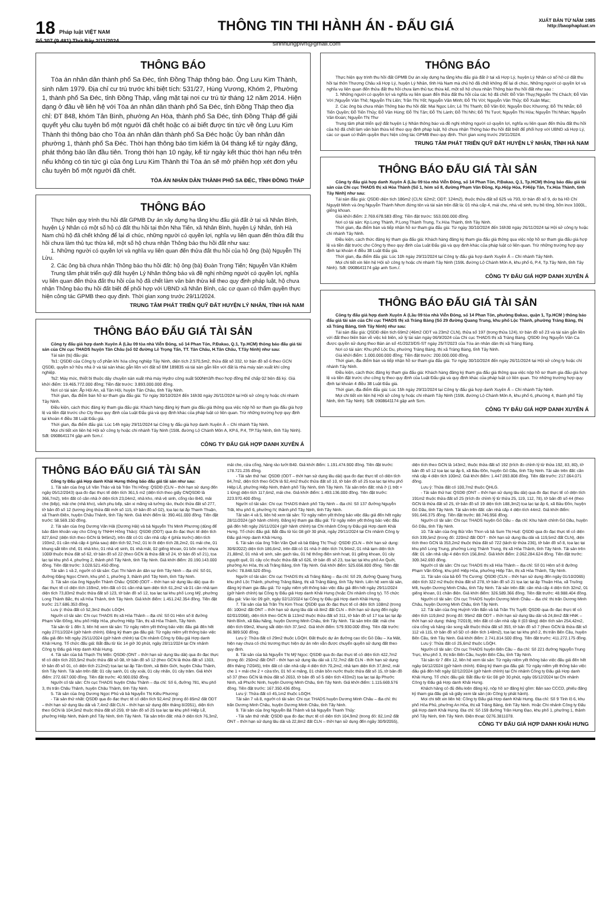18 Pháp luật VIỆT NAM
Số 307 (9.481) Thứ Bảy 2/11/2024
THÔNG TIN THI HÀNH ÁN - ĐẤU GIÁ
XUẤT BẢN TỪ NĂM 1985
http://baophapluat.vn
sinhhungplvn@gmail.com
THÔNG BÁO
Tòa án nhân dân thành phố Sa Đéc, tỉnh Đồng Tháp thông báo. Ông Lưu Kim Thành, sinh năm 1979. Địa chỉ cư trú trước khi biệt tích: 531/27, Hùng Vương, Khóm 2, Phường 1, thành phố Sa Đéc, tỉnh Đồng Tháp, vắng mặt tại nơi cư trú từ tháng 12 năm 2014. Hiện dạng ở đâu về liên hệ với Tòa án nhân dân thành phố Sa Đéc, tỉnh Đồng Tháp theo địa chỉ: ĐT 848, khóm Tân Bình, phường An Hòa, thành phố Sa Đéc, tỉnh Đồng Tháp để giải quyết yêu cầu tuyên bố một người đã chết hoặc có ai biết được tin tức về ông Lưu Kim Thành thì thông báo cho Tòa án nhân dân thành phố Sa Đéc hoặc Ủy ban nhân dân phường 1, thành phố Sa Đéc. Thời hạn thông báo tìm kiếm là 04 tháng kể từ ngày đăng, phát thông báo lần đầu tiên. Trong thời hạn 10 ngày, kể từ ngày kết thúc thời hạn nếu trên nếu không có tin tức gì của ông Lưu Kim Thành thì Tòa án sẽ mở phiên họp xét đơn yêu cầu tuyên bố một người đã chết.
TÒA ÁN NHÂN DÂN THÀNH PHỐ SA ĐÉC, TỈNH ĐỒNG THÁP
THÔNG BÁO
Thực hiện quy trình thu hồi đất GPMB Dự án xây dựng hạ tầng khu đấu giá đất ở tại xã Nhân Bình, huyện Lý Nhân có một số hộ có đất thu hồi tại thôn Nha Tiến, xã Nhân Bình, huyện Lý Nhân, tỉnh Hà Nam chủ hộ đã chết không để lại di chúc, những người có quyền lợi, nghĩa vụ liên quan đến thửa đất thu hồi chưa làm thủ tục thừa kế, một số hộ chưa nhận Thông báo thu hồi đất như sau:
1. Những người có quyền lợi và nghĩa vụ liên quan đến thửa đất thu hồi của hộ ông (bà) Nguyễn Thị Lừu.
2. Các ông bà chưa nhận Thông báo thu hồi đất: hộ ông (bà) Đoàn Trọng Tiến; Nguyễn Văn Khiêm
Trung tâm phát triển quỹ đất huyện Lý Nhân thông báo và đề nghị những người có quyền lợi, nghĩa vụ liên quan đến thửa đất thu hồi của hộ đã chết làm văn bản thừa kế theo quy định pháp luật, hộ chưa nhận Thông báo thu hồi đất biết để phối hợp với UBND xã Nhân Bình, các cơ quan có thẩm quyền thực hiện công tác GPMB theo quy định. Thời gian xong trước 29/11/2024.
TRUNG TÂM PHÁT TRIỂN QUỸ ĐẤT HUYỆN LÝ NHÂN, TỈNH HÀ NAM
THÔNG BÁO ĐẤU GIÁ TÀI SẢN
Công ty đấu giá hợp danh Xuyên Á (Lầu 09 tòa nhà Viễn Đông, số 14 Phan Tôn, P.Đakao, Q.1, Tp.HCM) thông báo đấu giá tài sản của Chi cục THADS huyện Tân Châu (số 02 đường Lê Trọng Tấn, TT. Tân Châu, H.Tân Châu, T.Tây Ninh) như sau:
Tài sản (ts) đấu giá:
Ts1: QSDĐ của Công ty cổ phần khí hóa công nghiệp Tây Ninh, diện tích 2.570,5m2, thửa đất số 332, tờ bản đồ số 6 theo GCN QSDĐ, quyền sở hữu nhà ở và tài sản khác gắn liền với đất số BM 189835 và tài sản gắn liền với đất là nhà máy sản xuất khí công nghiệp.
Ts2: Máy móc, thiết bị thuộc dây chuyền sản xuất nhà máy Hydro công suất 500Nm3/h theo hợp đồng thế chấp 02 bên đã ký. Giá khởi điểm: 19.465.772.000 đồng; Tiền đặt trước: 3.893.000.000 đồng.
Nơi có tài sản: Ấp Hội An, xã Tân Hội, huyện Tân Châu, tỉnh Tây Ninh.
Thời gian, địa điểm bán hồ sơ tham gia đấu giá: Từ ngày 30/10/2024 đến 16h30 ngày 26/11/2024 tại Hội sở công ty hoặc chi nhánh Tây Ninh.
Điều kiện, cách thức đăng ký tham gia đấu giá: Khách hàng đăng ký tham gia đấu giá thông qua việc nộp hồ sơ tham gia đấu giá hợp lệ và tiền đặt trước cho Cty theo quy định của Luật Đấu giá và quy định khác của pháp luật có liên quan. Trừ những trường hợp quy định tại khoản 4 điều 38 Luật Đấu giá.
Thời gian, địa điểm đấu giá: Lúc 14h ngày 29/11/2024 tại Công ty đấu giá hợp danh Xuyên Á – Chi nhánh Tây Ninh.
Mọi chi tiết xin liên hệ Hội sở công ty hoặc chi nhánh Tây Ninh (159L đường Lộ Chánh Môn A, KP.6, P.4, TP.Tây Ninh, tỉnh Tây Ninh). Sđt: 0908641174 gặp anh Sơn./.
CÔNG TY ĐẤU GIÁ HỢP DANH XUYÊN Á
THÔNG BÁO
Thực hiện quy trình thu hồi đất GPMB Dự án xây dựng hạ tầng khu đấu giá đất ở tại xã Hợp Lý, huyện Lý Nhân có số hộ có đất thu hồi tại thôn Thượng Châu xã Hợp Lý, huyện Lý Nhân, tỉnh Hà Nam mà chủ hộ đã chết không để lại di chúc, Những người có quyền lợi và nghĩa vụ liên quan đến thửa đất thu hồi chưa làm thủ tục thừa kế, một số hộ chưa nhận Thông báo thu hồi đất như sau :
1. Những người có quyền lợi và nghĩa vụ liên quan đến thửa đất thu hồi của các hộ đã chết: Đỗ Văn Thụy;Nguyễn Thị Chách; Đỗ Văn Vời ;Nguyễn Văn Thê; Nguyễn Thị Liên; Trần Thị Yết; Nguyễn Văn Minh; Đỗ Thị Vời; Nguyễn Văn Thủy; Đỗ Xuân Mạc;
2. Các ông bà chưa nhận Thông báo thu hồi đất: Mai Ngọc Lên; Lê Thị Thanh; Đỗ Văn Đô; Nguyễn Đức Khương; Đỗ Thị Nhẫn; Đỗ Tiến Quyền; Đỗ Tiến Thủy; Đỗ Văn Hùng; Đỗ Thị Tân; Đỗ Thị Lành; Đỗ Thị Nhí; Đỗ Thị Tươi; Nguyễn Thị Hòa; Nguyễn Thị Nhàn; Nguyễn Văn Đoàn; Nguyễn Thị Thư
Trung tâm phát triển quỹ đất huyện Lý Nhân thông báo và đề nghị những người có quyền lợi, nghĩa vụ liên quan đến thửa đất thu hồi của hộ đã chết làm văn bản thừa kế theo quy định pháp luật, hộ chưa nhận Thông báo thu hồi đất biết để phối hợp với UBND xã Hợp Lý, các cơ quan có thẩm quyền thực hiện công tác GPMB theo quy định. Thời gian xong trước 29/11/2024.
TRUNG TÂM PHÁT TRIỂN QUỸ ĐẤT HUYỆN LÝ NHÂN, TỈNH HÀ NAM
THÔNG BÁO ĐẤU GIÁ TÀI SẢN
Công ty đấu giá hợp danh Xuyên Á (Lầu 09 tòa nhà Viễn Đông, số 14 Phan Tôn, P.Đakao, Q.1, Tp.HCM) thông báo đấu giá tài sản của Chi cục THADS thị xã Hòa Thành (Số 1, hẻm số 8, đường Phạm Văn Đồng, Kp.Hiệp Hòa, P.Hiệp Tân, Tx.Hòa Thành, tỉnh Tây Ninh) như sau:
Tài sản đấu giá: QSDĐ diện tích 186m2 (CLN: 62m2; ODT: 124m2), thuộc thửa đất số 625 và 793, tờ bản đồ số 9, do bà Hồ Chí Nguyệt Minh và ông Nguyễn Thành Nhơn đứng tên và tài sản trên đất là: 01 nhà cấp 4, mái che, nhà vệ sinh, trụ bê tông, bồn inox 1000L, giếng khoan.
Giá khởi điểm: 2.769.678.583 đồng; Tiền đặt trước: 553.000.000 đồng.
Nơi có tài sản: Kp.Long Thành, P.Long Thành Trung, Tx.Hòa Thành, tỉnh Tây Ninh.
Thời gian, địa điểm bán và tiếp nhận hồ sơ tham gia đấu giá: Từ ngày 30/10/2024 đến 16h30 ngày 26/11/2024 tại Hội sở công ty hoặc chi nhánh Tây Ninh.
Điều kiện, cách thức đăng ký tham gia đấu giá: Khách hàng đăng ký tham gia đấu giá thông qua việc nộp hồ sơ tham gia đấu giá hợp lệ và tiền đặt trước cho Công ty theo quy định của Luật Đấu giá và quy định khác của pháp luật có liên quan. Trừ những trường hợp quy định tại khoản 4 điều 38 Luật Đấu giá.
Thời gian, địa điểm đấu giá: Lúc 10h ngày 29/11/2024 tại Công ty đấu giá hợp danh Xuyên Á – Chi nhánh Tây Ninh.
Mọi chi tiết xin liên hệ Hội sở công ty hoặc chi nhánh Tây Ninh (159L đường Lộ Chánh Môn A, khu phố 6, P.4, Tp.Tây Ninh, tỉnh Tây Ninh). Sđt: 0908641174 gặp anh Sơn./.
CÔNG TY ĐẤU GIÁ HỢP DANH XUYÊN Á
THÔNG BÁO ĐẤU GIÁ TÀI SẢN
Công ty đấu giá hợp danh Xuyên Á (Lầu 09 tòa nhà Viễn Đông, số 14 Phan Tôn, phường Đakao, quận 1, Tp.HCM ) thông báo đấu giá tài sản của Chi cục THADS thị xã Trảng Bàng (Số 29 đường Quang Trung, khu phố Lộc Thành, phường Trảng Bàng, thị xã Trảng Bàng, tỉnh Tây Ninh) như sau:
Tài sản đấu giá: QSDĐ diện tích 69m2 (46m2 ODT và 23m2 CLN), thửa số 197 (trong thửa 124), tờ bản đồ số 23 và tài sản gắn liền với đất theo biên bản về việc kê biên, xử lý tài sản ngày 06/9/2024 của Chi cục THADS thị xã Trảng Bàng. QSDĐ ông Nguyễn Văn Ca được quyền sử dụng theo Bản án số 41/2023/DS-ST ngày 25/7/2023 của Tòa án nhân dân thị xã Trảng Bàng.
Nơi có tài sản: Khu phố Lộc Du, phường Trảng Bàng, thị xã Trảng Bàng, tỉnh Tây Ninh.
Giá khởi điểm: 1.000.000.000 đồng; Tiền đặt trước: 200.000.000 đồng.
Thời gian, địa điểm bán và tiếp nhận hồ sơ tham gia đấu giá: Từ ngày 30/10/2024 đến ngày 26/11/2024 tại Hội sở công ty hoặc chi nhánh Tây Ninh.
Điều kiện, cách thức đăng ký tham gia đấu giá: Khách hàng đăng ký tham gia đấu giá thông qua việc nộp hồ sơ tham gia đấu giá hợp lệ và tiền đặt trước cho công ty theo quy định của Luật Đấu giá và quy định khác của pháp luật có liên quan. Trừ những trường hợp quy định tại khoản 4 điều 38 Luật Đấu giá.
Thời gian, địa điểm đấu giá: Lúc 15h ngày 29/11/2024 tại Công ty đấu giá hợp danh Xuyên Á – Chi nhánh Tây Ninh.
Mọi chi tiết xin liên hệ Hội sở công ty hoặc chi nhánh Tây Ninh (159L đường Lộ Chánh Môn A, khu phố 6, phường 4, thành phố Tây Ninh, tỉnh Tây Ninh). Sđt: 0908641174 gặp anh Sơn.
CÔNG TY ĐẤU GIÁ HỢP DANH XUYÊN Á
THÔNG BÁO ĐẤU GIÁ TÀI SẢN
Công ty Đấu giá Hợp danh Khải Hưng thông báo đấu giá tài sản như sau:
1. Tài sản của ông Lê Văn Thảo và bà Trần Thị Hồng: QSDĐ (CLN – thời hạn sử dụng đến ngày 05/12/2043) qua đo đạc thực tế diện tích 361,5 m2 (diện tích theo giấy CNQSDĐ là 366,7m2), trên đất có căn nhà ở diện tích 23,04m2, nhà kho, nhà vệ sinh, cổng rào B40, mái che (bếp), mái che (nhà kho), vách phụ bếp, sân xi măng và tường rào, thuộc thửa đất số 277, tờ bản đồ số 12 (tương ứng thửa đất mới số 115, tờ bản đồ số 02), tọa lạc tại ấp Thanh Thuận, xã Thanh Điền, huyện Châu Thành, tỉnh Tây Ninh. Giá khởi điểm là: 390.461.000 đồng. Tiền đặt trước: 58.569.150 đồng.
2. Tài sản của ông Dương Văn Hải (Dương Hải) và bà Nguyễn Thị Minh Phương (dùng để bảo đảm khoản vay cho Công ty TNHH Hồng Thảo): QSDĐ (ODT) qua đo đạc thực tế diện tích 827,6m2 (diện tích theo GCN là 945m2), trên đất có 01 căn nhà cấp 4 (phía trước) diện tích 193m2, 01 căn nhà cấp 4 (phía sau) diện tích 92,7m2, 01 ki ốt diện tích 28,2m2, 01 mái che, 01 khung sắt tiền chế, 01 nhà kho, 01 nhà vệ sinh, 01 nhà mát, 02 giếng khoan, 01 bồn nước nhựa 1000l thuộc thửa đất số 62, tờ bản đồ số 22 (theo GCN là thửa đất số 24, tờ bản đồ số 21), tọa lạc tại khu phố 4, phường 2, thành phố Tây Ninh, tỉnh Tây Ninh. Giá khởi điểm: 20.190.143.000 đồng. Tiền đặt trước: 3.028.521.450 đồng.
Tài sản 1 và 2, người có tài sản: Cục Thi hành án dân sự tỉnh Tây Ninh – địa chỉ: Số 01, đường Đặng Ngọc Chinh, khu phố 1, phường 3, thành phố Tây Ninh, tỉnh Tây Ninh.
3. Tài sản của ông Nguyễn Thành Châu: QSDĐ (ODT – thời hạn sử dụng lâu dài) qua đo đạc thực tế có diện tích 159m2, trên đất có 01 căn nhà tạm diện tích 61,2m2 và 01 căn nhà tạm diện tích 73,83m2 thuộc thửa đất số 123, tờ bản đồ số 12, tọa lạc tại khu phố Long Mỹ, phường Long Thành Bắc, thị xã Hòa Thành, tỉnh Tây Ninh. Giá khởi điểm: 1.451.242.354 đồng. Tiền đặt trước: 217.686.353 đồng.
Lưu ý: thửa đất có 52,3m2 thuộc LGQH.
Người có tài sản: Chi cục THADS thị xã Hòa Thành – địa chỉ: Số 01 Hẻm số 8 đường Phạm Văn Đồng, khu phố Hiệp Hòa, phường Hiệp Tân, thị xã Hòa Thành, Tây Ninh.
Tài sản từ 1 đến 3, liên hệ xem tài sản: Từ ngày niêm yết thông báo việc đấu giá đến hết ngày 27/11/2024 (giờ hành chính). Đăng ký tham gia đấu giá: Từ ngày niêm yết thông báo việc đấu giá đến hết ngày 25/11/2024 (giờ hành chính) tại Chi nhánh Công ty Đấu giá Hợp danh Khải Hưng. Tổ chức đấu giá: Bắt đầu từ lúc 14 giờ 30 phút, ngày 28/11/2024 tại Chi nhánh Công ty Đấu giá Hợp danh Khải Hưng.
4. Tài sản của bà Thạch Thị Mến: QSDĐ (ONT – thời hạn sử dụng lâu dài) qua đo đạc thực tế có diện tích 203,5m2 thuộc thửa đất số 08, tờ bản đồ số 12 (theo GCN là thửa đất số 1303, tờ bản đồ số 01, có diện tích 212m2) tọa lạc tại ấp Tân Định, xã Biên Giới, huyện Châu Thành, tỉnh Tây Ninh. Tài sản trên đất: 01 cây sanh, 01 cây xoài, 01 cây nhãn, 01 cây trâm. Giá khởi điểm: 272.667.000 đồng. Tiền đặt trước: 40.900.050 đồng.
Người có tài sản: Chi cục THADS huyện Châu Thành – địa chỉ: Số 6, đường 781, khu phố 3, thị trấn Châu Thành, huyện Châu Thành, tỉnh Tây Ninh.
5. Tài sản của ông Dương Ngọc Phú và bà Nguyễn Thị Kiều Phương:
- Tài sản thứ nhất: QSDĐ qua đo đạc thực tế có diện tích 92,4m2 (trong đó 85m2 đất ODT – thời hạn sử dụng lâu dài và 7,4m2 đất CLN – thời hạn sử dụng đến tháng 8/2051), diện tích theo GCN là 104,5m2 thuộc thửa đất số 259, tờ bản đồ số 25 tọa lạc tại khu phố Hiệp Lễ, phường Hiệp Ninh, thành phố Tây Ninh, tỉnh Tây Ninh. Tài sản trên đất: nhà ở diện tích 76,3m2, mái che, cửa cổng, hàng rào lưới B40. Giá khởi điểm: 1.191.474.900 đồng. Tiền đặt trước: 178.721.235 đồng.
- Tài sản thứ hai: QSDĐ (ODT – thời hạn sử dụng lâu dài) qua đo đạc thực tế có diện tích 84,7m2, diện tích theo GCN là 92,4m2 thuộc thửa đất số 10, tờ bản đồ số 25 tọa lạc tại khu phố Hiệp Lễ, phường Hiệp Ninh, thành phố Tây Ninh, tỉnh Tây Ninh. Tài sản trên đất: nhà ở (1 trệt + 1 lửng) diện tích 117,6m2, mái che. Giá khởi điểm: 1.493.136.000 đồng. Tiền đặt trước: 223.970.400 đồng.
Người có tài sản: Chi cục THADS thành phố Tây Ninh – địa chỉ: Số 137 đường Nguyễn Trãi, khu phố 6, phường IV, thành phố Tây Ninh, tỉnh Tây Ninh.
Tài sản 4 và 5, liên hệ xem tài sản: Từ ngày niêm yết thông báo việc đấu giá đến hết ngày 28/11/2024 (giờ hành chính). Đăng ký tham gia đấu giá: Từ ngày niêm yết thông báo việc đấu giá đến hết ngày 26/11/2024 (giờ hành chính) tại Chi nhánh Công ty Đấu giá Hợp danh Khải Hưng. Tổ chức đấu giá: Bắt đầu từ lúc 08 giờ 30 phút, ngày 29/11/2024 tại Chi nhánh Công ty Đấu giá Hợp danh Khải Hưng.
6. Tài sản của ông Trần Văn Quê và bà Đặng Thị Thuỷ: QSDĐ (CLN – thời hạn sử dụng: 30/6/2022) diện tích 186,6m2, trên đất có 01 nhà ở diện tích 74,94m2, 01 nhà tạm diện tích 21,88m2, 01 nhà vệ sinh, sân gạch tàu, 01 hệ thống điện sinh hoạt, 01 giếng khoan, 01 cây nguyệt quế, 01 cây cóc thuộc thửa đất số 626, tờ bản đồ số 23, tọa lạc tại khu phố An Quới, phường An Hòa, thị xã Trảng Bàng, tỉnh Tây Ninh. Giá khởi điểm: 525.656.800 đồng. Tiền đặt trước: 78.848.520 đồng.
Người có tài sản: Chi cục THADS thị xã Trảng Bàng – địa chỉ: Số 29, đường Quang Trung, khu phố Lộc Thành, phường Trảng Bàng, thị xã Trảng Bàng, tỉnh Tây Ninh. Liên hệ xem tài sản, đăng ký tham gia đấu giá: Từ ngày niêm yết thông báo việc đấu giá đến hết ngày 29/11/2024 (giờ hành chính) tại Công ty Đấu giá Hợp danh Khải Hưng (hoặc Chi nhánh công ty). Tổ chức đấu giá: Vào lúc 09 giờ, ngày 02/12/2024 tại Công ty Đấu giá Hợp danh Khải Hưng.
7. Tài sản của bà Trần Thị Kim Thoa: QSDĐ qua đo đạc thực tế có diện tích 108m2 (trong đó: 100m2 đất ONT – thời hạn sử dụng lâu dài và 8m2 đất CLN – thời hạn sử dụng đến ngày 02/01/2068), diện tích theo GCN là 113m2 thuộc thửa đất số 311, tờ bản đồ số 17 tọa lạc tại ấp Ninh Bình, xã Bàu Năng, huyện Dương Minh Châu, tỉnh Tây Ninh. Tài sản trên đất: mái che diện tích 69m2, khung sắt diện tích 37,5m2. Giá khởi điểm: 579.930.000 đồng. Tiền đặt trước: 86.989.500 đồng.
Lưu ý: Thửa đất có 29m2 thuộc LGQH. Đất thuộc dự án đường cao tốc Gò Dầu – Xa Mát, hiện nay chưa có chủ trương thực hiện dự án nên vẫn được chuyển quyền sử dụng đất theo quy định.
8. Tài sản của bà Nguyễn Thị Mỹ Ngọc: QSDĐ qua đo đạc thực tế có diện tích 422,7m2 (trong đó: 250m2 đất ONT - thời hạn sử dụng lâu dài và 172,7m2 đất CLN - thời hạn sử dụng đến tháng 7/2045), trên đất có căn nhà cấp 4 diện tích 70,2m2, nhà tạm diện tích 37,8m2, mái che 1 + mái che 2 + cửa tôn, 01 hố xi măng, 01 chân bồn nước thuộc thửa đất số 15, tờ bản đồ số 37 (theo GCN là thửa đất số 2653, tờ bản đồ số 5 diện tích 433m2) tọa lạc tại ấp Phước Ninh, xã Phước Ninh, huyện Dương Minh Châu, tỉnh Tây Ninh. Giá khởi điểm: 1.115.669.576 đồng. Tiền đặt trước: 167.350.436 đồng.
Lưu ý: Thửa đất có 45,1m2 thuộc LGQH.
Tài sản 7 và 8, người có tài sản: Chi cục THADS huyện Dương Minh Châu – địa chỉ: thị trấn Dương Minh Châu, huyện Dương Minh Châu, tỉnh Tây Ninh.
9. Tài sản của ông Nguyễn Bá Thành và bà Nguyễn Thanh Thúy:
- Tài sản thứ nhất: QSDĐ qua đo đạc thực tế có diện tích 104,9m2 (trong đó: 82,1m2 đất ONT – thời hạn sử dụng lâu dài và 22,8m2 đất CLN – thời hạn sử dụng đến ngày 30/9/2055), diện tích theo GCN là 143m2, thuộc thửa đất số 192 (trích đo chỉnh lý từ thửa 192, 83, 80), tờ bản đồ số 12 tọa lạc tại ấp 6, xã Bàu Đồn, huyện Gò Dầu, tỉnh Tây Ninh. Tài sản trên đất: căn nhà cấp 4 diện tích 100m2. Giá khởi điểm: 1.447.093.808 đồng. Tiền đặt trước: 217.064.071 đồng.
Lưu ý: Thửa đất có 100,7m2 thuộc QHLG.
- Tài sản thứ hai: QSDĐ (ONT – thời hạn sử dụng lâu dài) qua đo đạc thực tế có diện tích 191m2 thuộc thửa đất số 25 (trích đo chỉnh lý từ thửa 25, 119, 112, 78), tờ bản đồ số 44 (theo GCN là thửa đất số 25, tờ bản đồ số 19 diện tích 188,3m2) tọa lạc tại ấp 6, xã Bàu Đồn, huyện Gò Dầu, tỉnh Tây Ninh. Tài sản trên đất: căn nhà cấp 4 diện tích 44m2. Giá khởi điểm: 591.646.375 đồng. Tiền đặt trước: 88.746.956 đồng.
Người có tài sản: Chi cục THADS huyện Gò Dầu – địa chỉ: Khu hành chính Gò Dầu, huyện Gò Dầu, tỉnh Tây Ninh.
10. Tài sản của ông Bùi Văn Thon và bà Sum Thị Huệ: QSDĐ qua đo đạc thực tế có diện tích 339,5m2 (trong đó: 220m2 đất ODT - thời hạn sử dụng lâu dài và 119,5m2 đất CLN), diện tích theo GCN là 353,2m2 thuộc thửa đất số 722 (tách từ thửa 236), tờ bản đồ số 8, tọa lạc tại khu phố Long Trung, phường Long Thành Trung, thị xã Hòa Thành, tỉnh Tây Ninh. Tài sản trên đất: 01 căn nhà cấp 4 diện tích 156,8m2. Giá khởi điểm: 2.062.284.624 đồng. Tiền đặt trước: 309.342.693 đồng.
Người có tài sản: Chi cục THADS thị xã Hòa Thành – địa chỉ: Số 01 Hẻm số 8 đường Phạm Văn Đồng, khu phố Hiệp Hòa, phường Hiệp Tân, thị xã Hòa Thành, Tây Ninh.
11. Tài sản của bà Đỗ Thị Cương: QSDĐ (CLN – thời hạn sử dụng đến ngày 01/10/2065) diện tích 322 m2 thuộc thửa đất số 278, tờ bản đồ số 21 tọa lạc tại ấp Thuận Hòa, xã Truông Mít, huyện Dương Minh Châu, tỉnh Tây Ninh. Tài sản trên đất: căn nhà cấp 4 diện tích 32m2, 01 giếng khoan, 01 chân điện. Giá khởi điểm: 326.589.366 đồng. Tiền đặt trước: 48.988.404 đồng.
Người có tài sản: Chi cục THADS huyện Dương Minh Châu – địa chỉ: thị trấn Dương Minh Châu, huyện Dương Minh Châu, tỉnh Tây Ninh.
12. Tài sản của ông Huỳnh Văn Bẩn và bà Trần Thị Tuyết: QSDĐ qua đo đạc thực tế có diện tích 119,8m2 (trong đó: 95m2 đất ODT – thời hạn sử dụng lâu dài và 24,8m2 đất HNK – thời hạn sử dụng: tháng 7/2019), trên đất có căn nhà cấp II (03 tầng) diện tích sàn 254,42m2, cửa cổng và hàng rào song sắt thuộc thửa đất số 393, tờ bản đồ số 7 (theo GCN là thửa đất số 112 và 115, tờ bản đồ số 5D có diện tích 148m2), tọa lạc tại khu phố 2, thị trấn Bến Cầu, huyện Bến Cầu, tỉnh Tây Ninh. Giá khởi điểm: 2.741.814.500 đồng. Tiền đặt trước: 411.272.175 đồng.
Lưu ý: Thửa đất có 25,6m2 thuộc LGQH.
Người có tài sản: Chi cục THADS huyện Bến Cầu – địa chỉ: Số 221 đường Nguyễn Trung Trực, khu phố 3, thị trấn Bến Cầu, huyện Bến Cầu, tỉnh Tây Ninh.
Tài sản từ 7 đến 12, liên hệ xem tài sản: Từ ngày niêm yết thông báo việc đấu giá đến hết ngày 04/12/2024 (giờ hành chính). Đăng ký tham gia đấu giá: Từ ngày niêm yết thông báo việc đấu giá đến hết ngày 02/12/2024 (giờ hành chính) tại Chi nhánh Công ty Đấu giá Hợp danh Khải Hưng. Tổ chức đấu giá: Bắt đầu từ lúc 08 giờ 30 phút, ngày 05/12/2024 tại Chi nhánh Công ty Đấu giá Hợp danh Khải Hưng.
Khách hàng có đủ điều kiện đăng ký, nộp hồ sơ đăng ký gồm: Bản sao CCCD, phiếu đăng ký tham gia đấu giá và giấy xem tài sản (do Công ty phát hành).
Mọi chi tiết xin liên hệ: Công ty Đấu giá Hợp danh Khải Hưng. Địa chỉ: Số 9 Tỉnh lộ 6, khu phố Hòa Phú, phường An Hòa, thị xã Trảng Bàng, tỉnh Tây Ninh. Hoặc Chi nhánh Công ty Đấu giá Hợp danh Khải Hưng. Địa chỉ: Số 159 đường Trần Hưng Đạo, khu phố 1, phường 1, thành phố Tây Ninh, tỉnh Tây Ninh. Điện thoại: 0276.3811078.
CÔNG TY ĐẤU GIÁ HỢP DANH KHẢI HƯNG